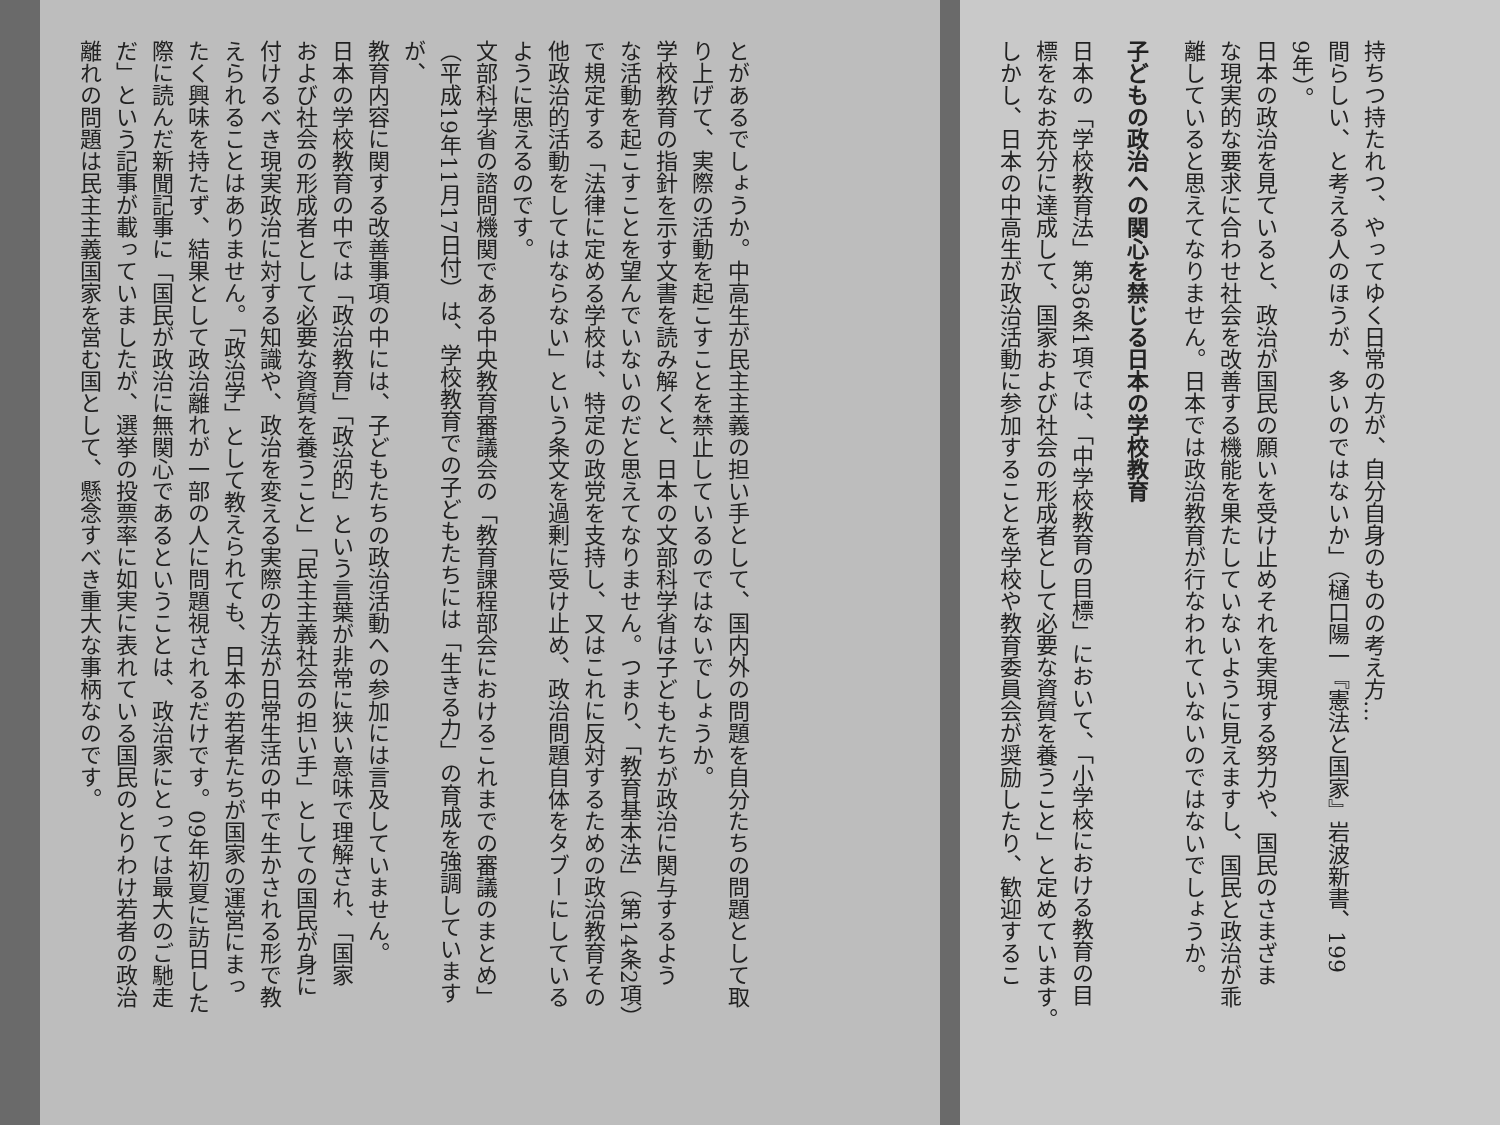持ちつ持たれつ、やってゆく日常の方が、自分自身のものの考え方…
間らしい、と考える人のほうが、多いのではないか」（樋口陽一『憲法と国家』岩波新書、199
9年）。
日本の政治を見ていると、政治が国民の願いを受け止めそれを実現する努力や、国民のさまざま
な現実的な要求に合わせ社会を改善する機能を果たしていないように見えますし、国民と政治が乖
離していると思えてなりません。日本では政治教育が行なわれていないのではないでしょうか。
子どもの政治への関心を禁じる日本の学校教育
日本の「学校教育法」第36条1項では、「中学校教育の目標」において、「小学校における教育の目
標をなお充分に達成して、国家および社会の形成者として必要な資質を養うこと」と定めています。
しかし、日本の中高生が政治活動に参加することを学校や教育委員会が奨励したり、歓迎するこ
とがあるでしょうか。中高生が民主主義の担い手として、国内外の問題を自分たちの問題として取
り上げて、実際の活動を起こすことを禁止しているのではないでしょうか。
学校教育の指針を示す文書を読み解くと、日本の文部科学省は子どもたちが政治に関与するよう
な活動を起こすことを望んでいないのだと思えてなりません。つまり、「教育基本法」（第14条2項）
で規定する「法律に定める学校は、特定の政党を支持し、又はこれに反対するための政治教育その
他政治的活動をしてはならない」という条文を過剰に受け止め、政治問題自体をタブーにしている
ように思えるのです。
文部科学省の諮問機関である中央教育審議会の「教育課程部会におけるこれまでの審議のまとめ」
（平成19年11月17日付）は、学校教育での子どもたちには「生きる力」の育成を強調していますが、
教育内容に関する改善事項の中には、子どもたちの政治活動への参加には言及していません。
日本の学校教育の中では「政治教育」「政治的」という言葉が非常に狭い意味で理解され、「国家
および社会の形成者として必要な資質を養うこと」「民主主義社会の担い手」としての国民が身に
付けるべき現実政治に対する知識や、政治を変える実際の方法が日常生活の中で生かされる形で教
えられることはありません。「政治学」として教えられても、日本の若者たちが国家の運営にまっ
たく興味を持たず、結果として政治離れが一部の人に問題視されるだけです。09年初夏に訪日した
際に読んだ新聞記事に「国民が政治に無関心であるということは、政治家にとっては最大のご馳走
だ」という記事が載っていましたが、選挙の投票率に如実に表れている国民のとりわけ若者の政治
離れの問題は民主主義国家を営む国として、懸念すべき重大な事柄なのです。